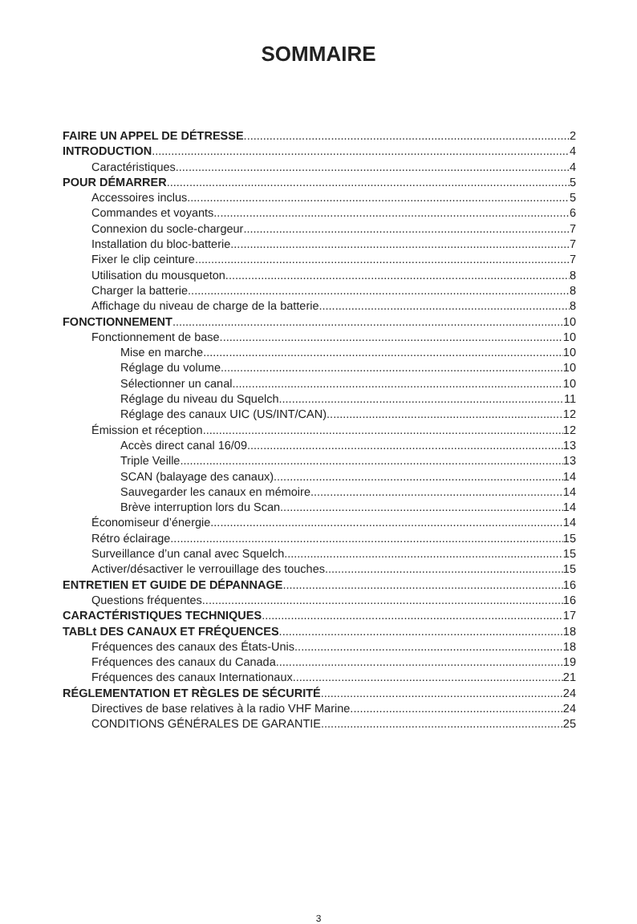SOMMAIRE
FAIRE UN APPEL DE DÉTRESSE 2
INTRODUCTION 4
Caractéristiques 4
POUR DÉMARRER 5
Accessoires inclus 5
Commandes et voyants 6
Connexion du socle-chargeur 7
Installation du bloc-batterie 7
Fixer le clip ceinture 7
Utilisation du mousqueton 8
Charger la batterie 8
Affichage du niveau de charge de la batterie 8
FONCTIONNEMENT 10
Fonctionnement de base 10
Mise en marche 10
Réglage du volume 10
Sélectionner un canal 10
Réglage du niveau du Squelch 11
Réglage des canaux UIC (US/INT/CAN) 12
Émission et réception 12
Accès direct canal 16/09 13
Triple Veille 13
SCAN (balayage des canaux) 14
Sauvegarder les canaux en mémoire 14
Brève interruption lors du Scan 14
Économiseur d’énergie 14
Rétro éclairage 15
Surveillance d’un canal avec Squelch 15
Activer/désactiver le verrouillage des touches 15
ENTRETIEN ET GUIDE DE DÉPANNAGE 16
Questions fréquentes 16
CARACTÉRISTIQUES TECHNIQUES 17
TABLt DES CANAUX ET FRÉQUENCES 18
Fréquences des canaux des États-Unis 18
Fréquences des canaux du Canada 19
Fréquences des canaux Internationaux 21
RÉGLEMENTATION ET RÈGLES DE SÉCURITÉ 24
Directives de base relatives à la radio VHF Marine 24
CONDITIONS GÉNÉRALES DE GARANTIE 25
3